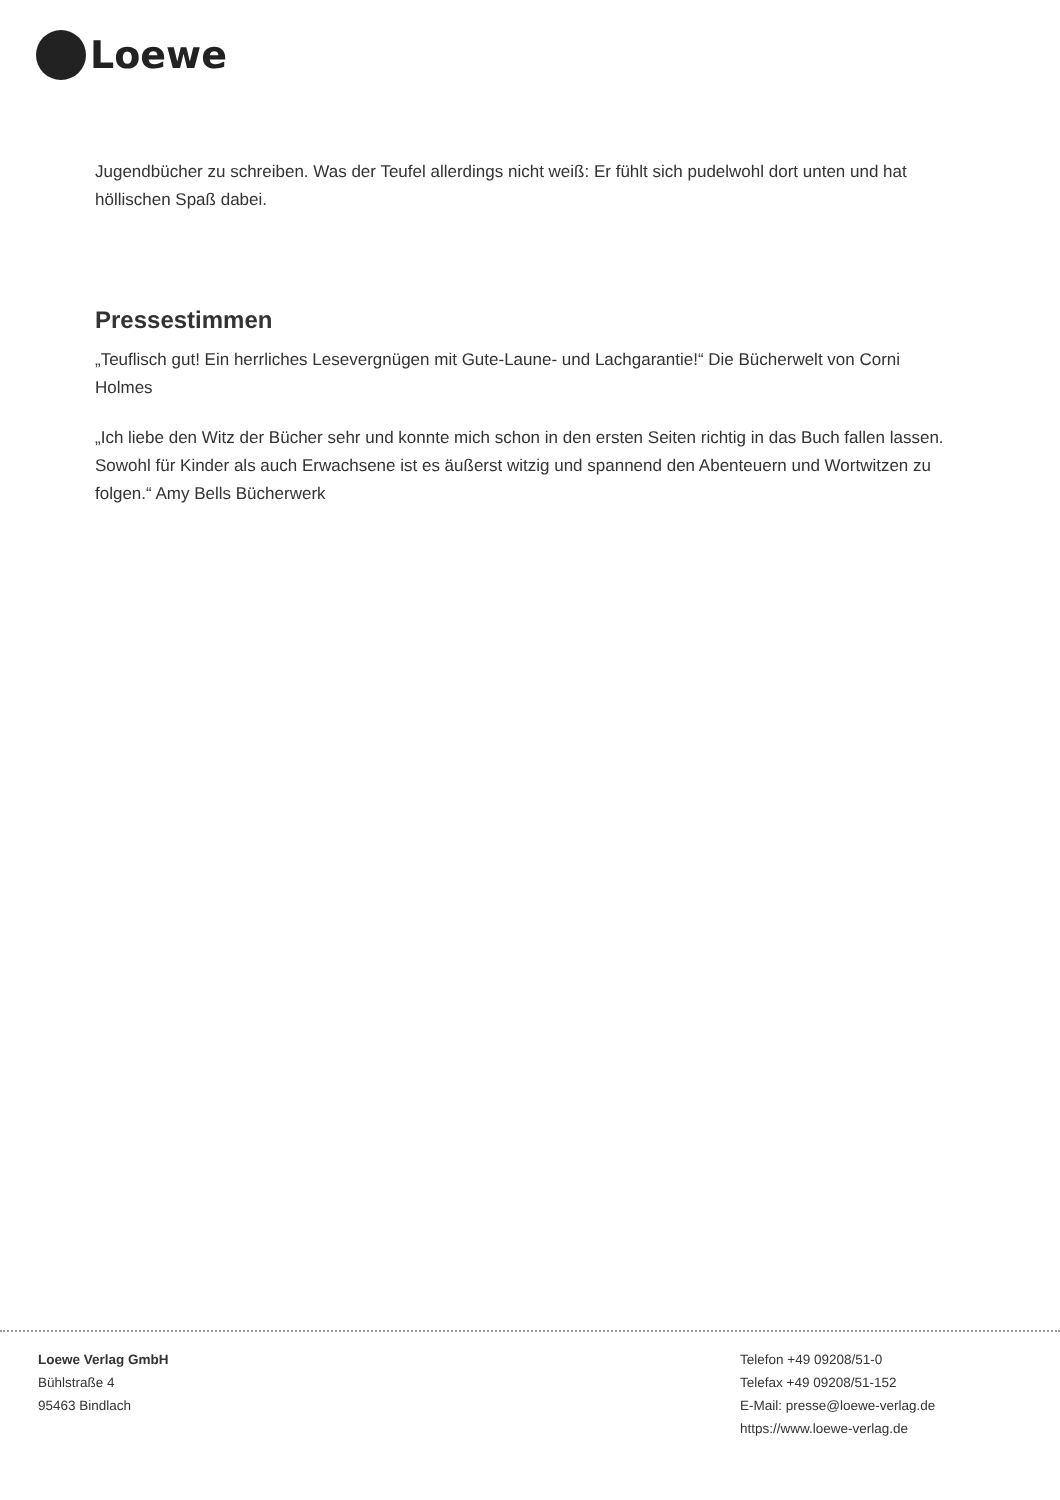Loewe
Jugendbücher zu schreiben. Was der Teufel allerdings nicht weiß: Er fühlt sich pudelwohl dort unten und hat höllischen Spaß dabei.
Pressestimmen
„Teuflisch gut! Ein herrliches Lesevergnügen mit Gute-Laune- und Lachgarantie!“ Die Bücherwelt von Corni Holmes
„Ich liebe den Witz der Bücher sehr und konnte mich schon in den ersten Seiten richtig in das Buch fallen lassen. Sowohl für Kinder als auch Erwachsene ist es äußerst witzig und spannend den Abenteuern und Wortwitzen zu folgen.“ Amy Bells Bücherwerk
Loewe Verlag GmbH
Bühlstraße 4
95463 Bindlach
Telefon +49 09208/51-0
Telefax +49 09208/51-152
E-Mail: presse@loewe-verlag.de
https://www.loewe-verlag.de